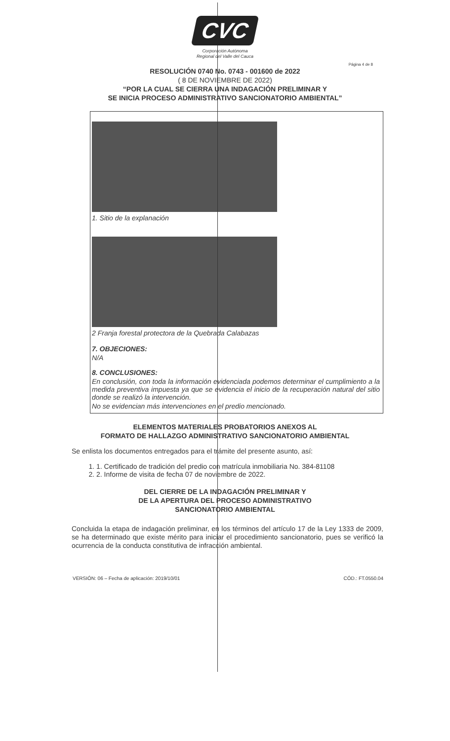CVC
Corporación Autónoma
Regional del Valle del Cauca
Página 4 de 8
RESOLUCIÓN 0740 No. 0743 - 001600 de 2022
( 8 DE NOVIEMBRE DE 2022)
“POR LA CUAL SE CIERRA UNA INDAGACIÓN PRELIMINAR Y
SE INICIA PROCESO ADMINISTRATIVO SANCIONATORIO AMBIENTAL”
1. Sitio de la explanación
2 Franja forestal protectora de la Quebrada Calabazas
7. OBJECIONES:
N/A
8. CONCLUSIONES:
En conclusión, con toda la información evidenciada podemos determinar el cumplimiento a la medida preventiva impuesta ya que se evidencia el inicio de la recuperación natural del sitio donde se realizó la intervención.
No se evidencian más intervenciones en el predio mencionado.
ELEMENTOS MATERIALES PROBATORIOS ANEXOS AL
FORMATO DE HALLAZGO ADMINISTRATIVO SANCIONATORIO AMBIENTAL
Se enlista los documentos entregados para el trámite del presente asunto, así:
1. 1. Certificado de tradición del predio con matrícula inmobiliaria No. 384-81108
2. 2. Informe de visita de fecha 07 de noviembre de 2022.
DEL CIERRE DE LA INDAGACIÓN PRELIMINAR Y
DE LA APERTURA DEL PROCESO ADMINISTRATIVO
SANCIONATORIO AMBIENTAL
Concluida la etapa de indagación preliminar, en los términos del artículo 17 de la Ley 1333 de 2009, se ha determinado que existe mérito para iniciar el procedimiento sancionatorio, pues se verificó la ocurrencia de la conducta constitutiva de infracción ambiental.
VERSIÓN: 06 – Fecha de aplicación: 2019/10/01 CÓD.: FT.0550.04